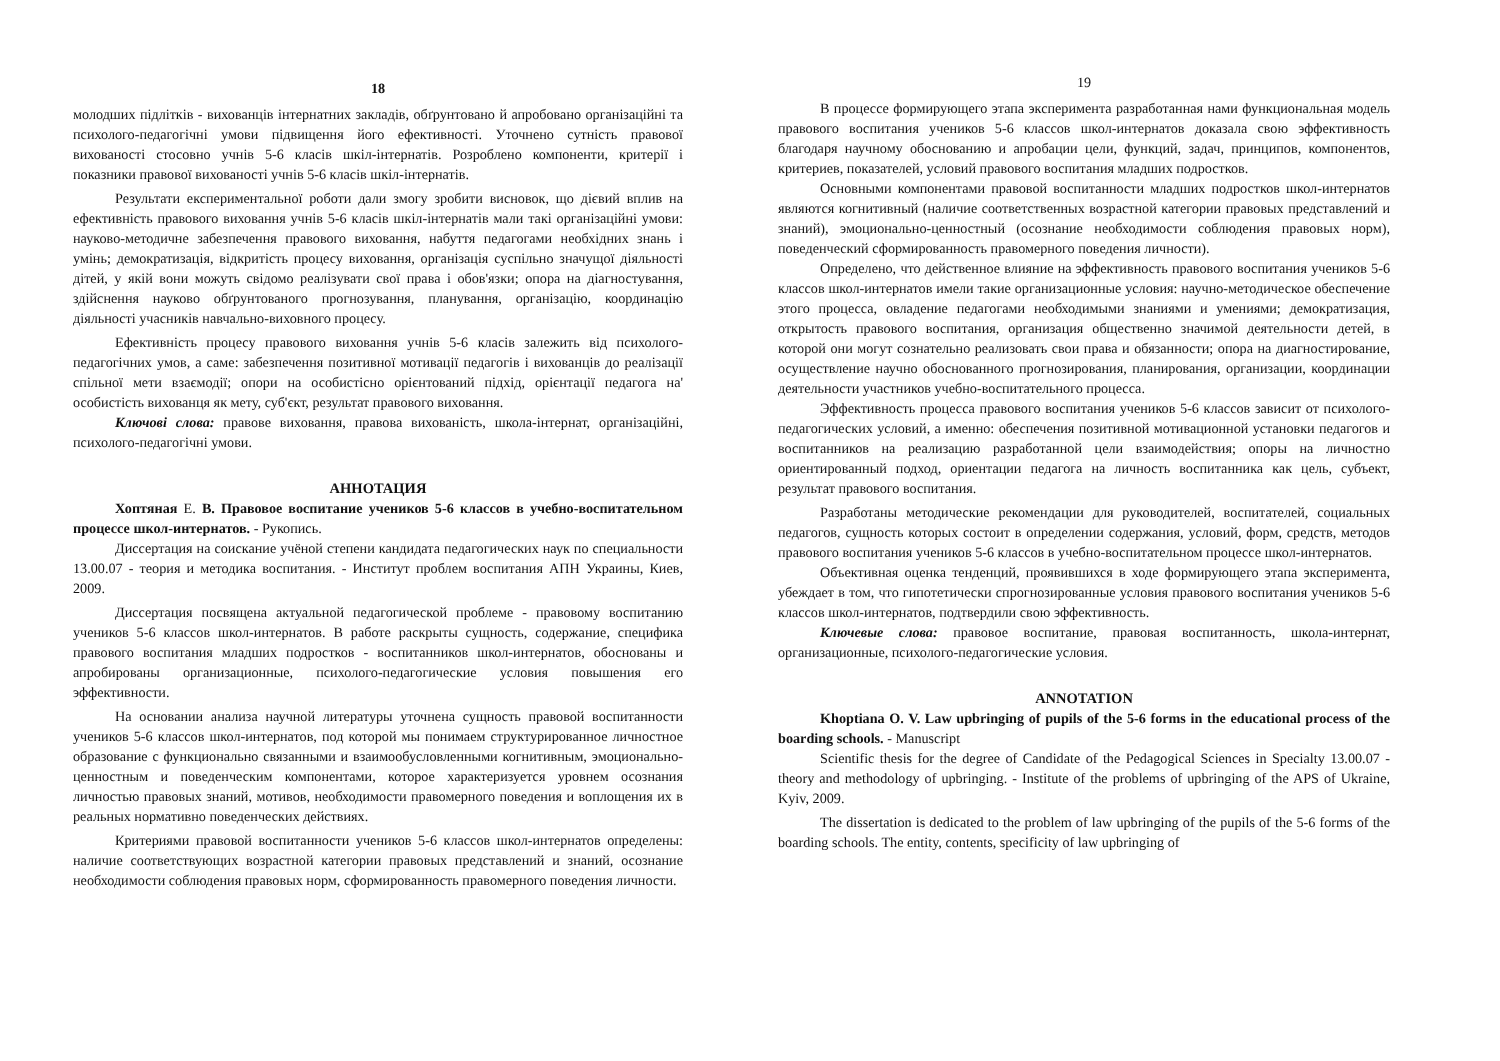18
молодших підлітків - вихованців інтернатних закладів, обґрунтовано й апробовано організаційні та психолого-педагогічні умови підвищення його ефективності. Уточнено сутність правової вихованості стосовно учнів 5-6 класів шкіл-інтернатів. Розроблено компоненти, критерії і показники правової вихованості учнів 5-6 класів шкіл-інтернатів.
Результати експериментальної роботи дали змогу зробити висновок, що дієвий вплив на ефективність правового виховання учнів 5-6 класів шкіл-інтернатів мали такі організаційні умови: науково-методичне забезпечення правового виховання, набуття педагогами необхідних знань і умінь; демократизація, відкритість процесу виховання, організація суспільно значущої діяльності дітей, у якій вони можуть свідомо реалізувати свої права і обов'язки; опора на діагностування, здійснення науково обґрунтованого прогнозування, планування, організацію, координацію діяльності учасників навчально-виховного процесу.
Ефективність процесу правового виховання учнів 5-6 класів залежить від психолого-педагогічних умов, а саме: забезпечення позитивної мотивації педагогів і вихованців до реалізації спільної мети взаємодії; опори на особистісно орієнтований підхід, орієнтації педагога на' особистість вихованця як мету, суб'єкт, результат правового виховання.
Ключові слова: правове виховання, правова вихованість, школа-інтернат, організаційні, психолого-педагогічні умови.
АННОТАЦИЯ
Хоптяная Е. В. Правовое воспитание учеников 5-6 классов в учебно-воспитательном процессе школ-интернатов. - Рукопись.
Диссертация на соискание учёной степени кандидата педагогических наук по специальности 13.00.07 - теория и методика воспитания. - Институт проблем воспитания АПН Украины, Киев, 2009.
Диссертация посвящена актуальной педагогической проблеме - правовому воспитанию учеников 5-6 классов школ-интернатов. В работе раскрыты сущность, содержание, специфика правового воспитания младших подростков - воспитанников школ-интернатов, обоснованы и апробированы организационные, психолого-педагогические условия повышения его эффективности.
На основании анализа научной литературы уточнена сущность правовой воспитанности учеников 5-6 классов школ-интернатов, под которой мы понимаем структурированное личностное образование с функционально связанными и взаимообусловленными когнитивным, эмоционально-ценностным и поведенческим компонентами, которое характеризуется уровнем осознания личностью правовых знаний, мотивов, необходимости правомерного поведения и воплощения их в реальных нормативно поведенческих действиях.
Критериями правовой воспитанности учеников 5-6 классов школ-интернатов определены: наличие соответствующих возрастной категории правовых представлений и знаний, осознание необходимости соблюдения правовых норм, сформированность правомерного поведения личности.
19
В процессе формирующего этапа эксперимента разработанная нами функциональная модель правового воспитания учеников 5-6 классов школ-интернатов доказала свою эффективность благодаря научному обоснованию и апробации цели, функций, задач, принципов, компонентов, критериев, показателей, условий правового воспитания младших подростков.
Основными компонентами правовой воспитанности младших подростков школ-интернатов являются когнитивный (наличие соответственных возрастной категории правовых представлений и знаний), эмоционально-ценностный (осознание необходимости соблюдения правовых норм), поведенческий сформированность правомерного поведения личности).
Определено, что действенное влияние на эффективность правового воспитания учеников 5-6 классов школ-интернатов имели такие организационные условия: научно-методическое обеспечение этого процесса, овладение педагогами необходимыми знаниями и умениями; демократизация, открытость правового воспитания, организация общественно значимой деятельности детей, в которой они могут сознательно реализовать свои права и обязанности; опора на диагностирование, осуществление научно обоснованного прогнозирования, планирования, организации, координации деятельности участников учебно-воспитательного процесса.
Эффективность процесса правового воспитания учеников 5-6 классов зависит от психолого-педагогических условий, а именно: обеспечения позитивной мотивационной установки педагогов и воспитанников на реализацию разработанной цели взаимодействия; опоры на личностно ориентированный подход, ориентации педагога на личность воспитанника как цель, субъект, результат правового воспитания.
Разработаны методические рекомендации для руководителей, воспитателей, социальных педагогов, сущность которых состоит в определении содержания, условий, форм, средств, методов правового воспитания учеников 5-6 классов в учебно-воспитательном процессе школ-интернатов.
Объективная оценка тенденций, проявившихся в ходе формирующего этапа эксперимента, убеждает в том, что гипотетически спрогнозированные условия правового воспитания учеников 5-6 классов школ-интернатов, подтвердили свою эффективность.
Ключевые слова: правовое воспитание, правовая воспитанность, школа-интернат, организационные, психолого-педагогические условия.
ANNOTATION
Khoptiana O. V. Law upbringing of pupils of the 5-6 forms in the educational process of the boarding schools. - Manuscript
Scientific thesis for the degree of Candidate of the Pedagogical Sciences in Specialty 13.00.07 - theory and methodology of upbringing. - Institute of the problems of upbringing of the APS of Ukraine, Kyiv, 2009.
The dissertation is dedicated to the problem of law upbringing of the pupils of the 5-6 forms of the boarding schools. The entity, contents, specificity of law upbringing of